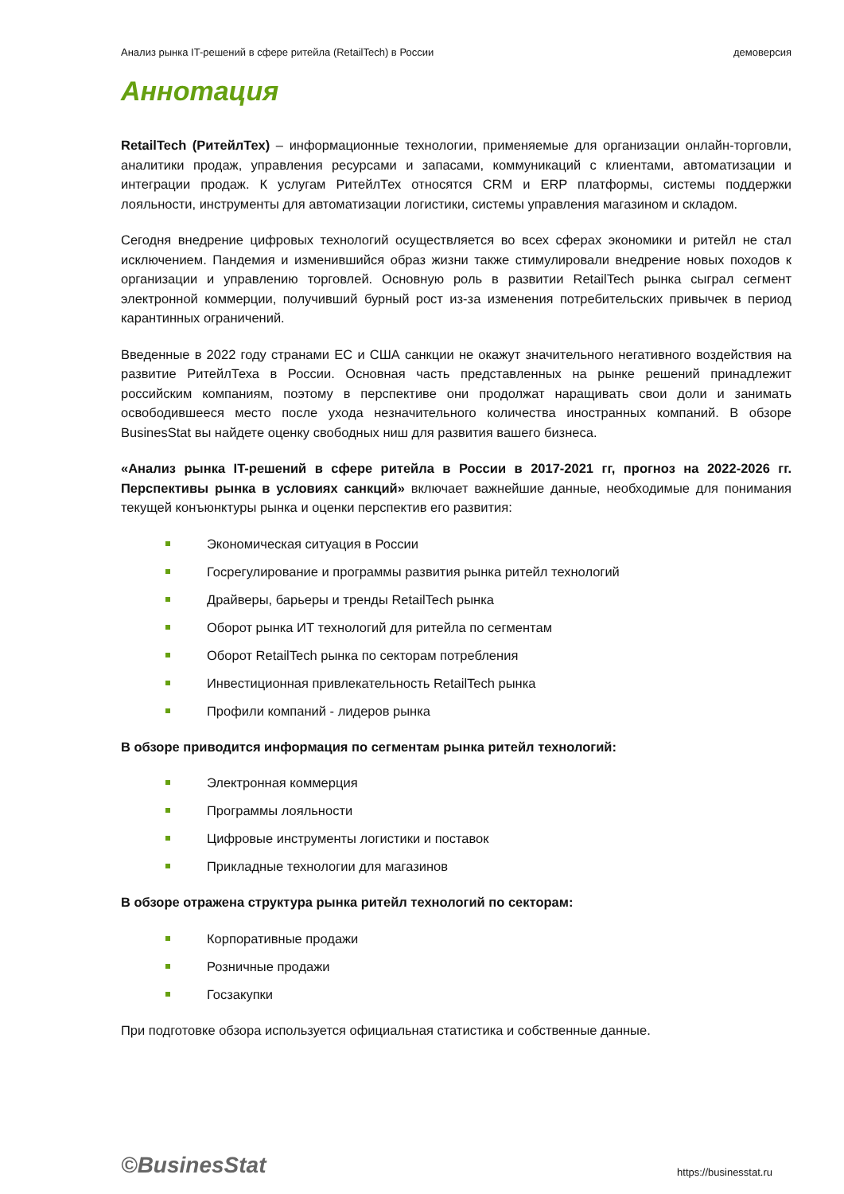Анализ рынка IT-решений в сфере ритейла (RetailTech) в России демоверсия
Аннотация
RetailTech (РитейлТех) – информационные технологии, применяемые для организации онлайн-торговли, аналитики продаж, управления ресурсами и запасами, коммуникаций с клиентами, автоматизации и интеграции продаж. К услугам РитейлТех относятся CRM и ERP платформы, системы поддержки лояльности, инструменты для автоматизации логистики, системы управления магазином и складом.
Сегодня внедрение цифровых технологий осуществляется во всех сферах экономики и ритейл не стал исключением. Пандемия и изменившийся образ жизни также стимулировали внедрение новых походов к организации и управлению торговлей. Основную роль в развитии RetailTech рынка сыграл сегмент электронной коммерции, получивший бурный рост из-за изменения потребительских привычек в период карантинных ограничений.
Введенные в 2022 году странами ЕС и США санкции не окажут значительного негативного воздействия на развитие РитейлТеха в России. Основная часть представленных на рынке решений принадлежит российским компаниям, поэтому в перспективе они продолжат наращивать свои доли и занимать освободившееся место после ухода незначительного количества иностранных компаний. В обзоре BusinesStat вы найдете оценку свободных ниш для развития вашего бизнеса.
«Анализ рынка IT-решений в сфере ритейла в России в 2017-2021 гг, прогноз на 2022-2026 гг. Перспективы рынка в условиях санкций» включает важнейшие данные, необходимые для понимания текущей конъюнктуры рынка и оценки перспектив его развития:
Экономическая ситуация в России
Госрегулирование и программы развития рынка ритейл технологий
Драйверы, барьеры и тренды RetailTech рынка
Оборот рынка ИТ технологий для ритейла по сегментам
Оборот RetailTech рынка по секторам потребления
Инвестиционная привлекательность RetailTech рынка
Профили компаний - лидеров рынка
В обзоре приводится информация по сегментам рынка ритейл технологий:
Электронная коммерция
Программы лояльности
Цифровые инструменты логистики и поставок
Прикладные технологии для магазинов
В обзоре отражена структура рынка ритейл технологий по секторам:
Корпоративные продажи
Розничные продажи
Госзакупки
При подготовке обзора используется официальная статистика и собственные данные.
©BusinesStat https://businesstat.ru